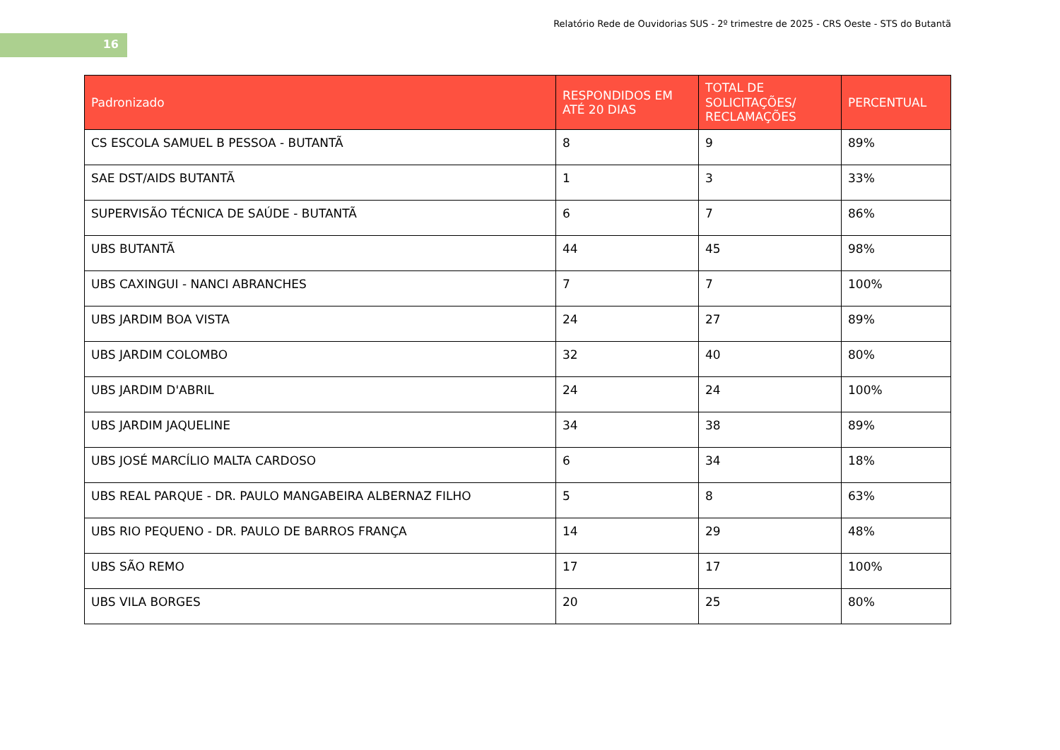Relatório Rede de Ouvidorias SUS - 2º trimestre de 2025 - CRS Oeste - STS do Butantã
16
| Padronizado | RESPONDIDOS EM ATÉ 20 DIAS | TOTAL DE SOLICITAÇÕES/ RECLAMAÇÕES | PERCENTUAL |
| --- | --- | --- | --- |
| CS ESCOLA SAMUEL B PESSOA - BUTANTÃ | 8 | 9 | 89% |
| SAE DST/AIDS BUTANTÃ | 1 | 3 | 33% |
| SUPERVISÃO TÉCNICA DE SAÚDE - BUTANTÃ | 6 | 7 | 86% |
| UBS BUTANTÃ | 44 | 45 | 98% |
| UBS CAXINGUI - NANCI ABRANCHES | 7 | 7 | 100% |
| UBS JARDIM BOA VISTA | 24 | 27 | 89% |
| UBS JARDIM COLOMBO | 32 | 40 | 80% |
| UBS JARDIM D'ABRIL | 24 | 24 | 100% |
| UBS JARDIM JAQUELINE | 34 | 38 | 89% |
| UBS JOSÉ MARCÍLIO MALTA CARDOSO | 6 | 34 | 18% |
| UBS REAL PARQUE - DR. PAULO MANGABEIRA ALBERNAZ FILHO | 5 | 8 | 63% |
| UBS RIO PEQUENO - DR. PAULO DE BARROS FRANÇA | 14 | 29 | 48% |
| UBS SÃO REMO | 17 | 17 | 100% |
| UBS VILA BORGES | 20 | 25 | 80% |